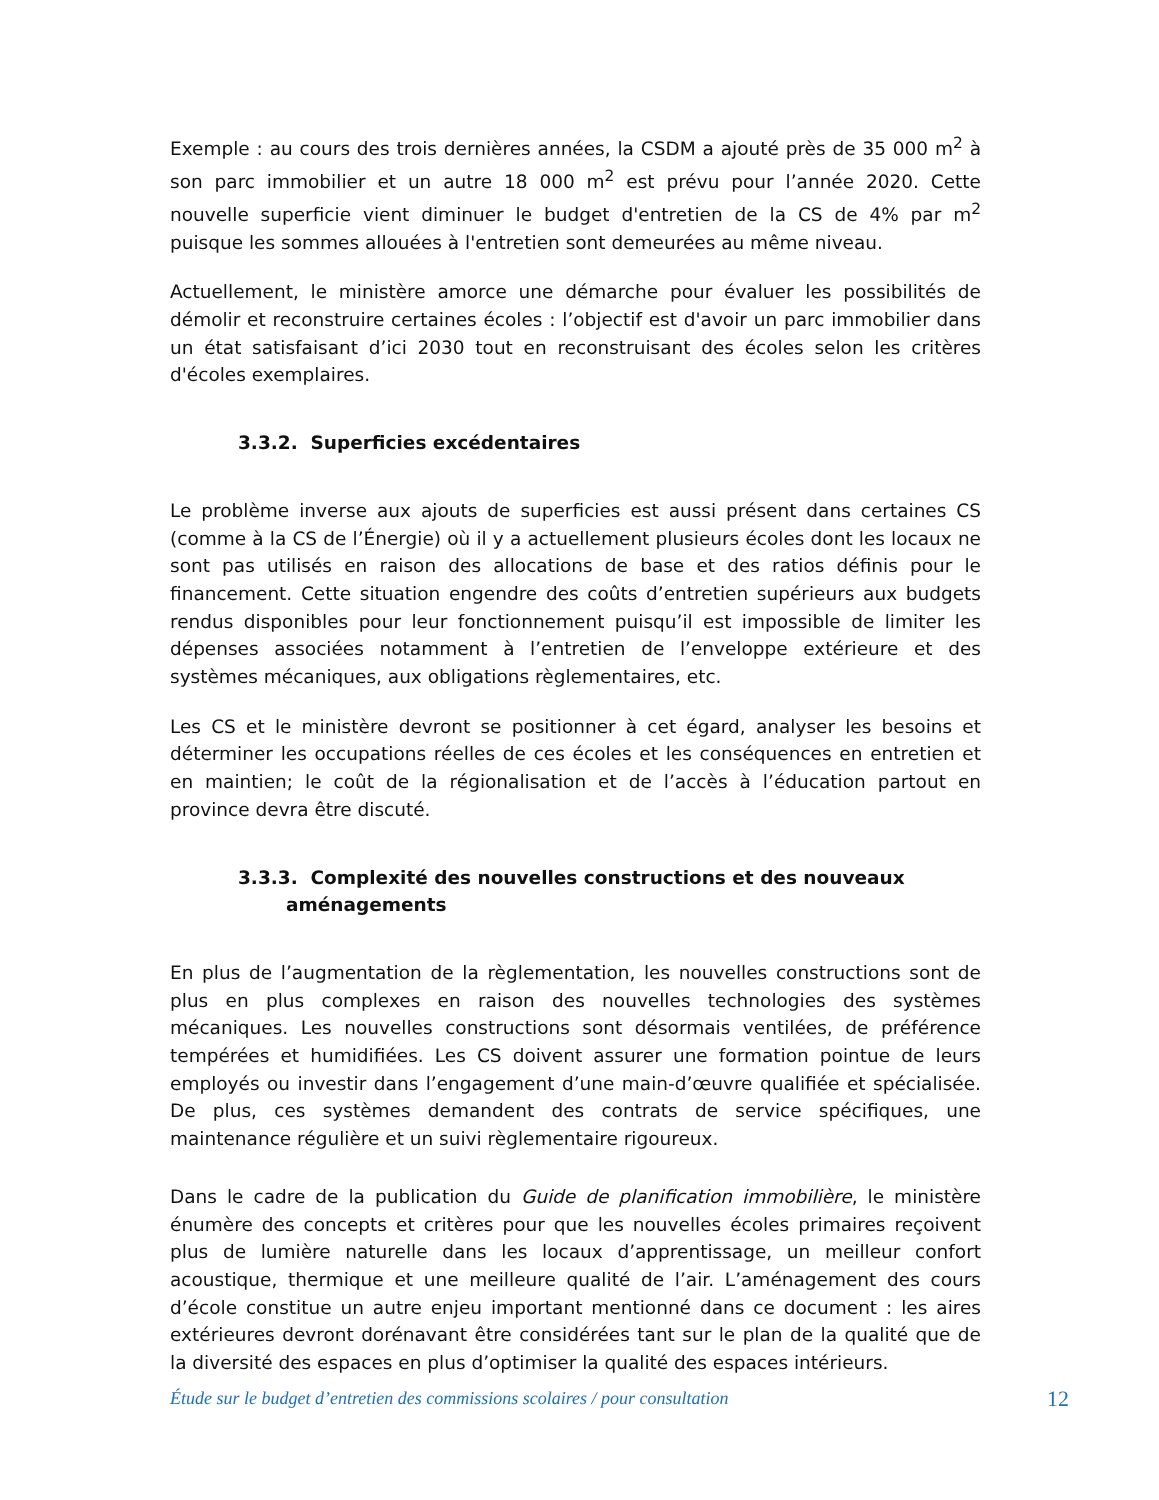Exemple : au cours des trois dernières années, la CSDM a ajouté près de 35 000 m<sup>2</sup> à son parc immobilier et un autre 18 000 m<sup>2</sup> est prévu pour l’année 2020. Cette nouvelle superficie vient diminuer le budget d'entretien de la CS de 4% par m<sup>2</sup> puisque les sommes allouées à l'entretien sont demeurées au même niveau.
Actuellement, le ministère amorce une démarche pour évaluer les possibilités de démolir et reconstruire certaines écoles : l’objectif est d'avoir un parc immobilier dans un état satisfaisant d’ici 2030 tout en reconstruisant des écoles selon les critères d'écoles exemplaires.
3.3.2. Superficies excédentaires
Le problème inverse aux ajouts de superficies est aussi présent dans certaines CS (comme à la CS de l’Énergie) où il y a actuellement plusieurs écoles dont les locaux ne sont pas utilisés en raison des allocations de base et des ratios définis pour le financement. Cette situation engendre des coûts d’entretien supérieurs aux budgets rendus disponibles pour leur fonctionnement puisqu’il est impossible de limiter les dépenses associées notamment à l’entretien de l’enveloppe extérieure et des systèmes mécaniques, aux obligations règlementaires, etc.
Les CS et le ministère devront se positionner à cet égard, analyser les besoins et déterminer les occupations réelles de ces écoles et les conséquences en entretien et en maintien; le coût de la régionalisation et de l’accès à l’éducation partout en province devra être discuté.
3.3.3. Complexité des nouvelles constructions et des nouveaux
aménagements
En plus de l’augmentation de la règlementation, les nouvelles constructions sont de plus en plus complexes en raison des nouvelles technologies des systèmes mécaniques. Les nouvelles constructions sont désormais ventilées, de préférence tempérées et humidifiées. Les CS doivent assurer une formation pointue de leurs employés ou investir dans l’engagement d’une main-d’œuvre qualifiée et spécialisée. De plus, ces systèmes demandent des contrats de service spécifiques, une maintenance régulière et un suivi règlementaire rigoureux.
Dans le cadre de la publication du Guide de planification immobilière, le ministère énumère des concepts et critères pour que les nouvelles écoles primaires reçoivent plus de lumière naturelle dans les locaux d’apprentissage, un meilleur confort acoustique, thermique et une meilleure qualité de l’air. L’aménagement des cours d’école constitue un autre enjeu important mentionné dans ce document : les aires extérieures devront dorénavant être considérées tant sur le plan de la qualité que de la diversité des espaces en plus d’optimiser la qualité des espaces intérieurs.
Étude sur le budget d’entretien des commissions scolaires / pour consultation 12